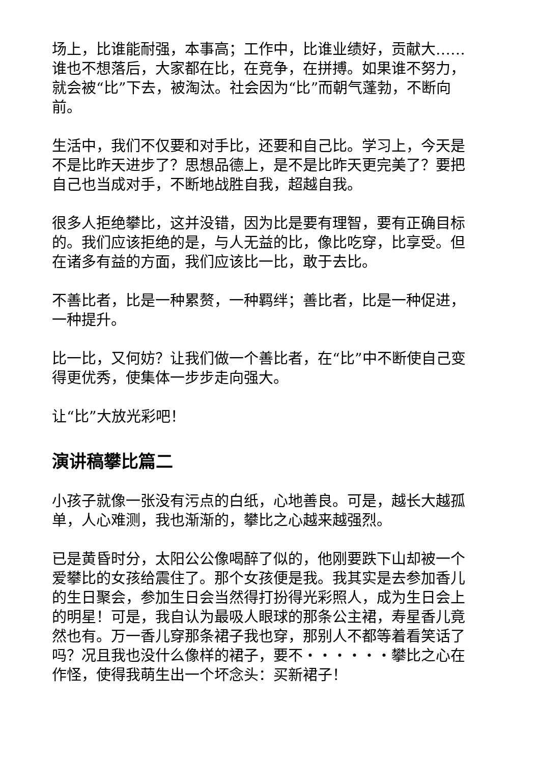场上，比谁能耐强，本事高；工作中，比谁业绩好，贡献大……谁也不想落后，大家都在比，在竞争，在拼搏。如果谁不努力，就会被“比”下去，被淘汰。社会因为“比”而朝气蓬勃，不断向前。
生活中，我们不仅要和对手比，还要和自己比。学习上，今天是不是比昨天进步了？思想品德上，是不是比昨天更完美了？要把自己也当成对手，不断地战胜自我，超越自我。
很多人拒绝攀比，这并没错，因为比是要有理智，要有正确目标的。我们应该拒绝的是，与人无益的比，像比吃穿，比享受。但在诸多有益的方面，我们应该比一比，敢于去比。
不善比者，比是一种累赘，一种羁绊；善比者，比是一种促进，一种提升。
比一比，又何妨？让我们做一个善比者，在“比”中不断使自己变得更优秀，使集体一步步走向强大。
让“比”大放光彩吧！
演讲稿攀比篇二
小孩子就像一张没有污点的白纸，心地善良。可是，越长大越孤单，人心难测，我也渐渐的，攀比之心越来越强烈。
已是黄昏时分，太阳公公像喝醉了似的，他刚要跌下山却被一个爱攀比的女孩给震住了。那个女孩便是我。我其实是去参加香儿的生日聚会，参加生日会当然得打扮得光彩照人，成为生日会上的明星！可是，我自认为最吸人眼球的那条公主裙，寿星香儿竟然也有。万一香儿穿那条裙子我也穿，那别人不都等着看笑话了吗？况且我也没什么像样的裙子，要不・・・・・・攀比之心在作怪，使得我萌生出一个坏念头：买新裙子！